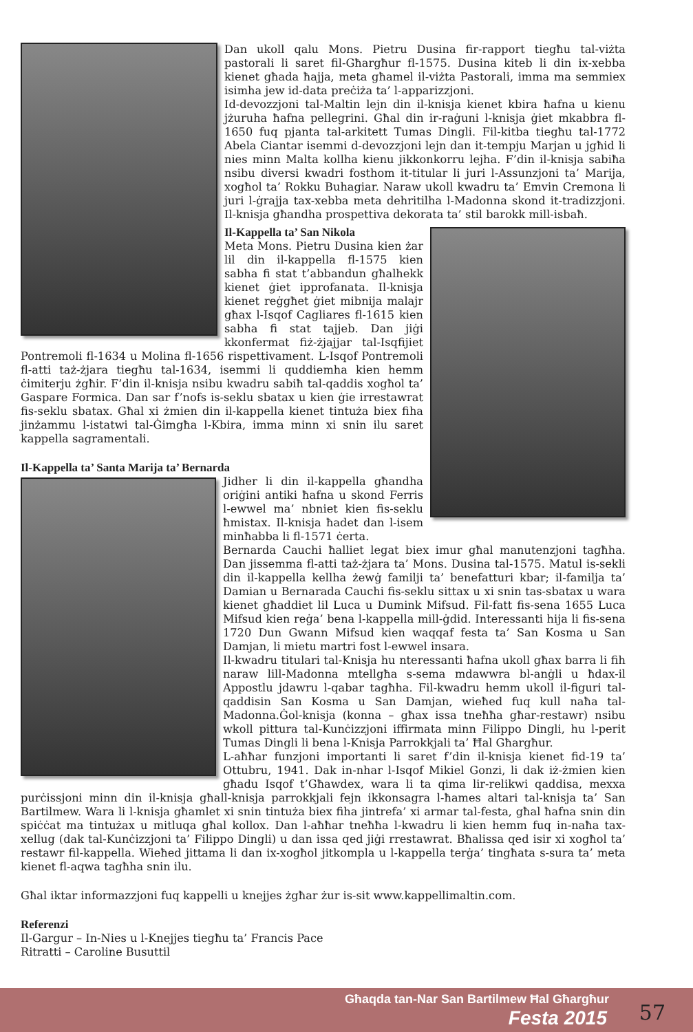Dan ukoll qalu Mons. Pietru Dusina fir-rapport tiegħu tal-viżta pastorali li saret fil-Għargħur fl-1575. Dusina kiteb li din ix-xebba kienet għada ħajja, meta għamel il-viżta Pastorali, imma ma semmiex isimha jew id-data preċiża ta’ l-apparizzjoni.
Id-devozzjoni tal-Maltin lejn din il-knisja kienet kbira ħafna u kienu jżuruha ħafna pellegrini. Għal din ir-raġuni l-knisja ġiet mkabbra fl-1650 fuq pjanta tal-arkitett Tumas Dingli. Fil-kitba tiegħu tal-1772 Abela Ciantar isemmi d-devozzjoni lejn dan it-tempju Marjan u jgħid li nies minn Malta kollha kienu jikkonkorru lejha. F’din il-knisja sabiħa nsibu diversi kwadri fosthom it-titular li juri l-Assunzjoni ta’ Marija, xogħol ta’ Rokku Buhagiar. Naraw ukoll kwadru ta’ Emvin Cremona li juri l-ġrajja tax-xebba meta dehritilha l-Madonna skond it-tradizzjoni. Il-knisja għandha prospettiva dekorata ta’ stil barokk mill-isbaħ.
Il-Kappella ta’ San Nikola
Meta Mons. Pietru Dusina kien żar lil din il-kappella fl-1575 kien sabha fi stat t’abbandun għalhekk kienet ġiet ipprofanata. Il-knisja kienet reġgħet ġiet mibnija malajr għax l-Isqof Cagliares fl-1615 kien sabha fi stat tajjeb. Dan jiġi kkonfermat fiż-żjajjar tal-Isqfijiet Pontremoli fl-1634 u Molina fl-1656 rispettivament. L-Isqof Pontremoli fl-atti taż-żjara tiegħu tal-1634, isemmi li quddiemha kien hemm ċimiterju żgħir. F’din il-knisja nsibu kwadru sabiħ tal-qaddis xogħol ta’ Gaspare Formica. Dan sar f’nofs is-seklu sbatax u kien ġie irrestawrat fis-seklu sbatax. Għal xi żmien din il-kappella kienet tintuża biex fiha jinżammu l-istatwi tal-Ġimgħa l-Kbira, imma minn xi snin ilu saret kappella sagramentali.
Il-Kappella ta’ Santa Marija ta’ Bernarda
Jidher li din il-kappella għandha oriġini antiki ħafna u skond Ferris l-ewwel ma’ nbniet kien fis-seklu ħmistax. Il-knisja ħadet dan l-isem minħabba li fl-1571 ċerta.
Bernarda Cauchi ħalliet legat biex imur għal manutenzjoni tagħha. Dan jissemma fl-atti taż-żjara ta’ Mons. Dusina tal-1575. Matul is-sekli din il-kappella kellha żewġ familji ta’ benefatturi kbar; il-familja ta’ Damian u Bernarada Cauchi fis-seklu sittax u xi snin tas-sbatax u wara kienet għaddiet lil Luca u Dumink Mifsud. Fil-fatt fis-sena 1655 Luca Mifsud kien reġa’ bena l-kappella mill-ġdid. Interessanti hija li fis-sena 1720 Dun Gwann Mifsud kien waqqaf festa ta’ San Kosma u San Damjan, li mietu martri fost l-ewwel insara.
Il-kwadru titulari tal-Knisja hu nteressanti ħafna ukoll għax barra li fih naraw lill-Madonna mtellgħa s-sema mdawwra bl-anġli u ħdax-il Appostlu jdawru l-qabar tagħha. Fil-kwadru hemm ukoll il-figuri tal-qaddisin San Kosma u San Damjan, wieħed fuq kull naħa tal-Madonna.Ġol-knisja (konna – għax issa tneħħa għar-restawr) nsibu wkoll pittura tal-Kunċizzjoni iffirmata minn Filippo Dingli, hu l-perit Tumas Dingli li bena l-Knisja Parrokkjali ta’ Ħal Għargħur.
L-aħħar funzjoni importanti li saret f’din il-knisja kienet fid-19 ta’ Ottubru, 1941. Dak in-nhar l-Isqof Mikiel Gonzi, li dak iż-żmien kien għadu Isqof t’Għawdex, wara li ta qima lir-relikwi qaddisa, mexxa purċissjoni minn din il-knisja għall-knisja parrokkjali fejn ikkonsagra l-ħames altari tal-knisja ta’ San Bartilmew. Wara li l-knisja għamlet xi snin tintuża biex fiha jintrefa’ xi armar tal-festa, għal ħafna snin din spiċċat ma tintużax u mitluqa għal kollox. Dan l-aħħar tneħħa l-kwadru li kien hemm fuq in-naħa tax-xellug (dak tal-Kunċizzjoni ta’ Filippo Dingli) u dan issa qed jiġi rrestawrat. Bħalissa qed isir xi xogħol ta’ restawr fil-kappella. Wieħed jittama li dan ix-xogħol jitkompla u l-kappella terġa’ tingħata s-sura ta’ meta kienet fl-aqwa tagħha snin ilu.
Għal iktar informazzjoni fuq kappelli u knejjes żgħar żur is-sit www.kappellimaltin.com.
Referenzi
Il-Gargur – In-Nies u l-Knejjes tiegħu ta’ Francis Pace
Ritratti – Caroline Busuttil
Għaqda tan-Nar San Bartilmew Ħal Għargħur
Festa 2015
57